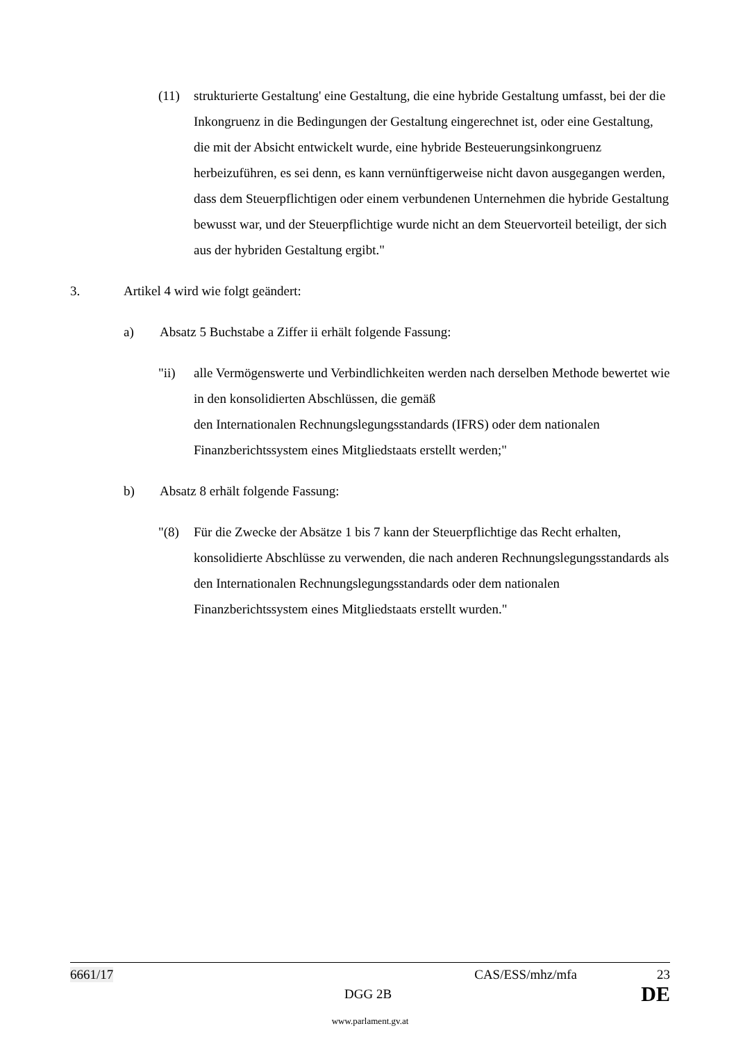(11) strukturierte Gestaltung' eine Gestaltung, die eine hybride Gestaltung umfasst, bei der die Inkongruenz in die Bedingungen der Gestaltung eingerechnet ist, oder eine Gestaltung, die mit der Absicht entwickelt wurde, eine hybride Besteuerungsinkongruenz herbeizuführen, es sei denn, es kann vernünftigerweise nicht davon ausgegangen werden, dass dem Steuerpflichtigen oder einem verbundenen Unternehmen die hybride Gestaltung bewusst war, und der Steuerpflichtige wurde nicht an dem Steuervorteil beteiligt, der sich aus der hybriden Gestaltung ergibt."
3. Artikel 4 wird wie folgt geändert:
a) Absatz 5 Buchstabe a Ziffer ii erhält folgende Fassung:
"ii) alle Vermögenswerte und Verbindlichkeiten werden nach derselben Methode bewertet wie in den konsolidierten Abschlüssen, die gemäß
den Internationalen Rechnungslegungsstandards (IFRS) oder dem nationalen Finanzberichtssystem eines Mitgliedstaats erstellt werden;"
b) Absatz 8 erhält folgende Fassung:
"(8) Für die Zwecke der Absätze 1 bis 7 kann der Steuerpflichtige das Recht erhalten, konsolidierte Abschlüsse zu verwenden, die nach anderen Rechnungslegungsstandards als den Internationalen Rechnungslegungsstandards oder dem nationalen Finanzberichtssystem eines Mitgliedstaats erstellt wurden."
6661/17 CAS/ESS/mhz/mfa 23
DGG 2B DE
www.parlament.gv.at